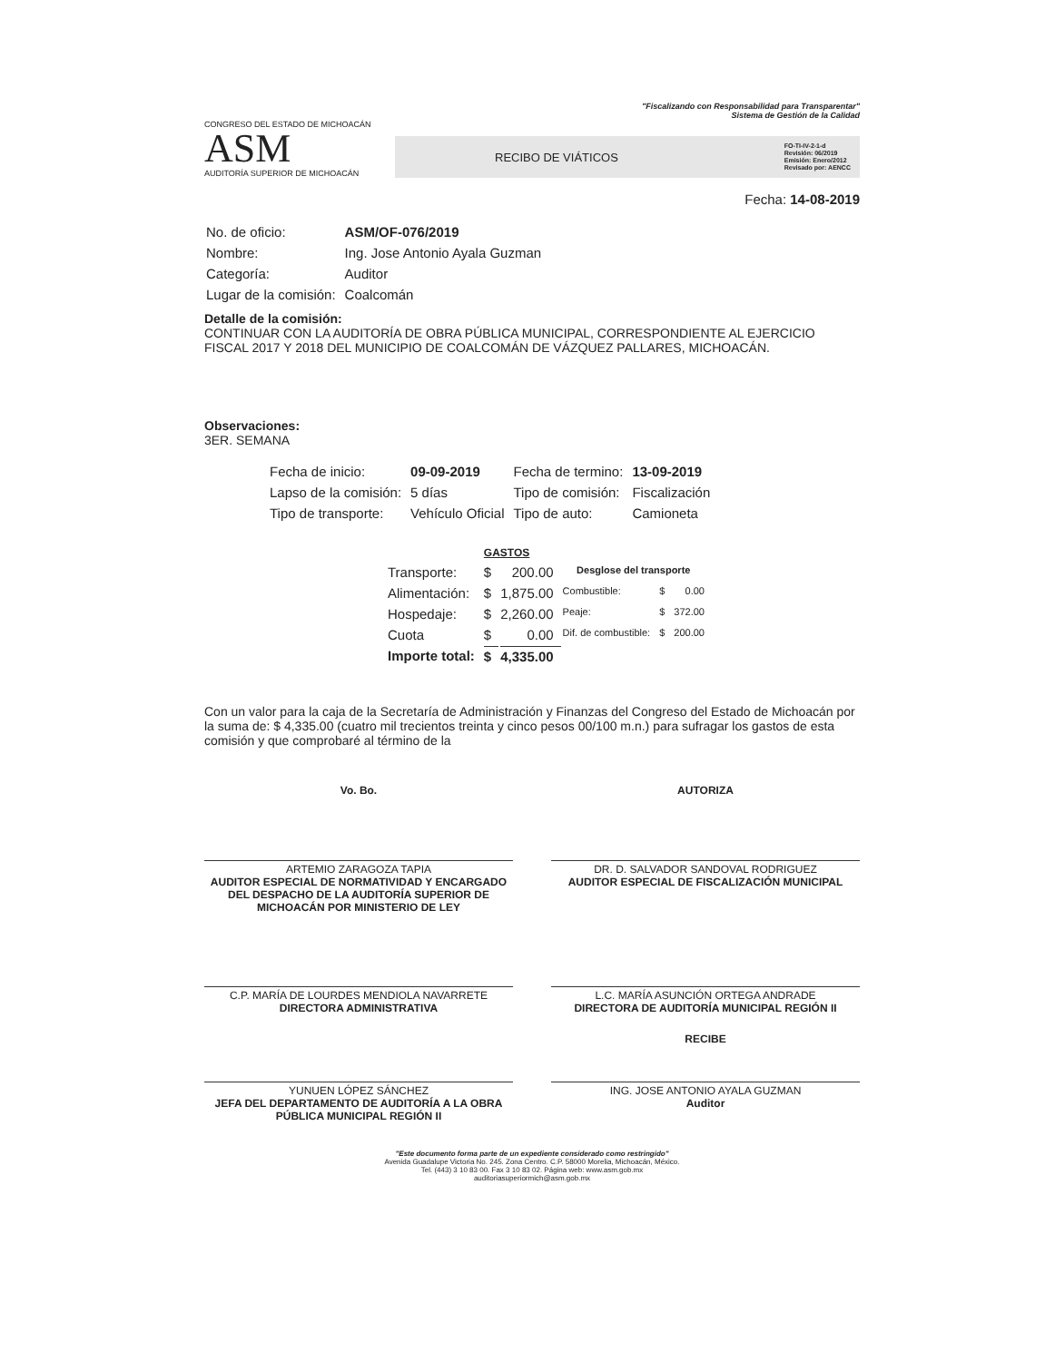"Fiscalizando con Responsabilidad para Transparentar"
Sistema de Gestión de la Calidad
CONGRESO DEL ESTADO DE MICHOACÁN
ASM
AUDITORÍA SUPERIOR DE MICHOACÁN
RECIBO DE VIÁTICOS FO-TI-IV-2-1-d
Revisión: 06/2019
Emisión: Enero/2012
Revisado por: AENCC
Fecha: 14-08-2019
| No. de oficio: | ASM/OF-076/2019 |
| Nombre: | Ing. Jose Antonio Ayala Guzman |
| Categoría: | Auditor |
| Lugar de la comisión: | Coalcomán |
Detalle de la comisión:
CONTINUAR CON LA AUDITORÍA DE OBRA PÚBLICA MUNICIPAL, CORRESPONDIENTE AL EJERCICIO FISCAL 2017 Y 2018 DEL MUNICIPIO DE COALCOMÁN DE VÁZQUEZ PALLARES, MICHOACÁN.
Observaciones:
3ER. SEMANA
| Fecha de inicio: | 09-09-2019 | Fecha de termino: | 13-09-2019 |
| Lapso de la comisión: | 5 días | Tipo de comisión: | Fiscalización |
| Tipo de transporte: | Vehículo Oficial | Tipo de auto: | Camioneta |
| | GASTOS | | | | |
| Transporte: | $ | 200.00 | Desglose del transporte | | |
| Alimentación: | $ | 1,875.00 | Combustible: | $ | 0.00 |
| Hospedaje: | $ | 2,260.00 | Peaje: | $ | 372.00 |
| Cuota | $ | 0.00 | Dif. de combustible: | $ | 200.00 |
| Importe total: | $ | 4,335.00 | | | |
Con un valor para la caja de la Secretaría de Administración y Finanzas del Congreso del Estado de Michoacán por la suma de: $ 4,335.00 (cuatro mil trecientos treinta y cinco pesos 00/100 m.n.) para sufragar los gastos de esta comisión y que comprobaré al término de la
Vo. Bo. AUTORIZA
ARTEMIO ZARAGOZA TAPIA
AUDITOR ESPECIAL DE NORMATIVIDAD Y ENCARGADO DEL DESPACHO DE LA AUDITORÍA SUPERIOR DE MICHOACÁN POR MINISTERIO DE LEY
DR. D. SALVADOR SANDOVAL RODRIGUEZ
AUDITOR ESPECIAL DE FISCALIZACIÓN MUNICIPAL
C.P. MARÍA DE LOURDES MENDIOLA NAVARRETE
DIRECTORA ADMINISTRATIVA
L.C. MARÍA ASUNCIÓN ORTEGA ANDRADE
DIRECTORA DE AUDITORÍA MUNICIPAL REGIÓN II
RECIBE
YUNUEN LÓPEZ SÁNCHEZ
JEFA DEL DEPARTAMENTO DE AUDITORÍA A LA OBRA PÚBLICA MUNICIPAL REGIÓN II
ING. JOSE ANTONIO AYALA GUZMAN
Auditor
"Este documento forma parte de un expediente considerado como restringido"
Avenida Guadalupe Victoria No. 245. Zona Centro. C.P. 58000 Morelia, Michoacán, México.
Tel. (443) 3 10 83 00. Fax 3 10 83 02. Página web: www.asm.gob.mx
auditoriasuperiormich@asm.gob.mx